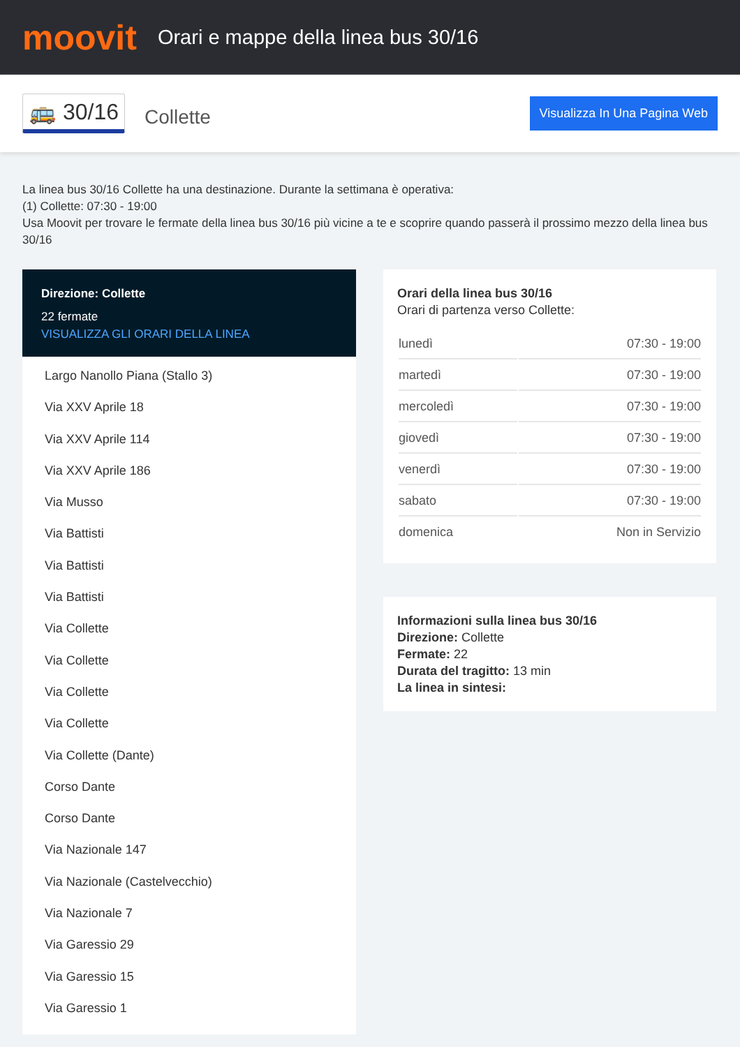moovit
Orari e mappe della linea bus 30/16
🚌 30/16 Collette Visualizza In Una Pagina Web
La linea bus 30/16 Collette ha una destinazione. Durante la settimana è operativa:
(1) Collette: 07:30 - 19:00
Usa Moovit per trovare le fermate della linea bus 30/16 più vicine a te e scoprire quando passerà il prossimo mezzo della linea bus 30/16
Direzione: Collette
22 fermate
VISUALIZZA GLI ORARI DELLA LINEA
Largo Nanollo Piana (Stallo 3)
Via XXV Aprile 18
Via XXV Aprile 114
Via XXV Aprile 186
Via Musso
Via Battisti
Via Battisti
Via Battisti
Via Collette
Via Collette
Via Collette
Via Collette
Via Collette (Dante)
Corso Dante
Corso Dante
Via Nazionale 147
Via Nazionale (Castelvecchio)
Via Nazionale 7
Via Garessio 29
Via Garessio 15
Via Garessio 1
Orari della linea bus 30/16
Orari di partenza verso Collette:
| lunedì | 07:30 - 19:00 |
| martedì | 07:30 - 19:00 |
| mercoledì | 07:30 - 19:00 |
| giovedì | 07:30 - 19:00 |
| venerdì | 07:30 - 19:00 |
| sabato | 07:30 - 19:00 |
| domenica | Non in Servizio |
Informazioni sulla linea bus 30/16
Direzione: Collette
Fermate: 22
Durata del tragitto: 13 min
La linea in sintesi: